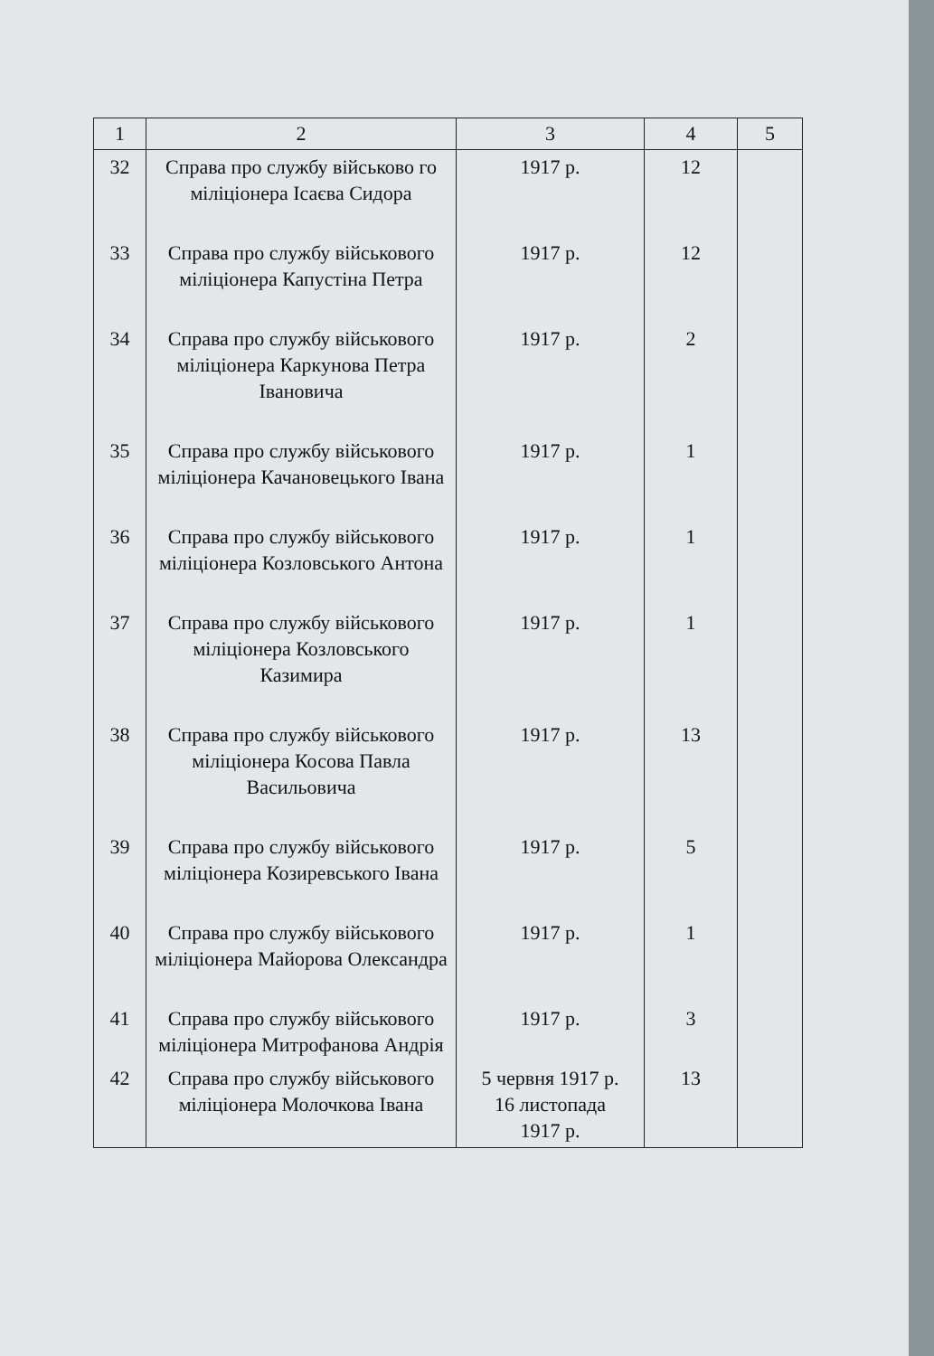| 1 | 2 | 3 | 4 | 5 |
| --- | --- | --- | --- | --- |
| 32 | Справа про службу військово го міліціонера Ісаєва Сидора | 1917 р. | 12 | |
| 33 | Справа про службу військового міліціонера Капустіна Петра | 1917 р. | 12 | |
| 34 | Справа про службу військового міліціонера Каркунова Петра Івановича | 1917 р. | 2 | |
| 35 | Справа про службу військового міліціонера Качановецького Івана | 1917 р. | 1 | |
| 36 | Справа про службу військового міліціонера Козловського Антона | 1917 р. | 1 | |
| 37 | Справа про службу військового міліціонера Козловського Казимира | 1917 р. | 1 | |
| 38 | Справа про службу військового міліціонера Косова Павла Васильовича | 1917 р. | 13 | |
| 39 | Справа про службу військового міліціонера Козиревського Івана | 1917 р. | 5 | |
| 40 | Справа про службу військового міліціонера Майорова Олександра | 1917 р. | 1 | |
| 41 | Справа про службу військового міліціонера Митрофанова Андрія | 1917 р. | 3 | |
| 42 | Справа про службу військового міліціонера Молочкова Івана | 5 червня 1917 р. 16 листопада 1917 р. | 13 | |